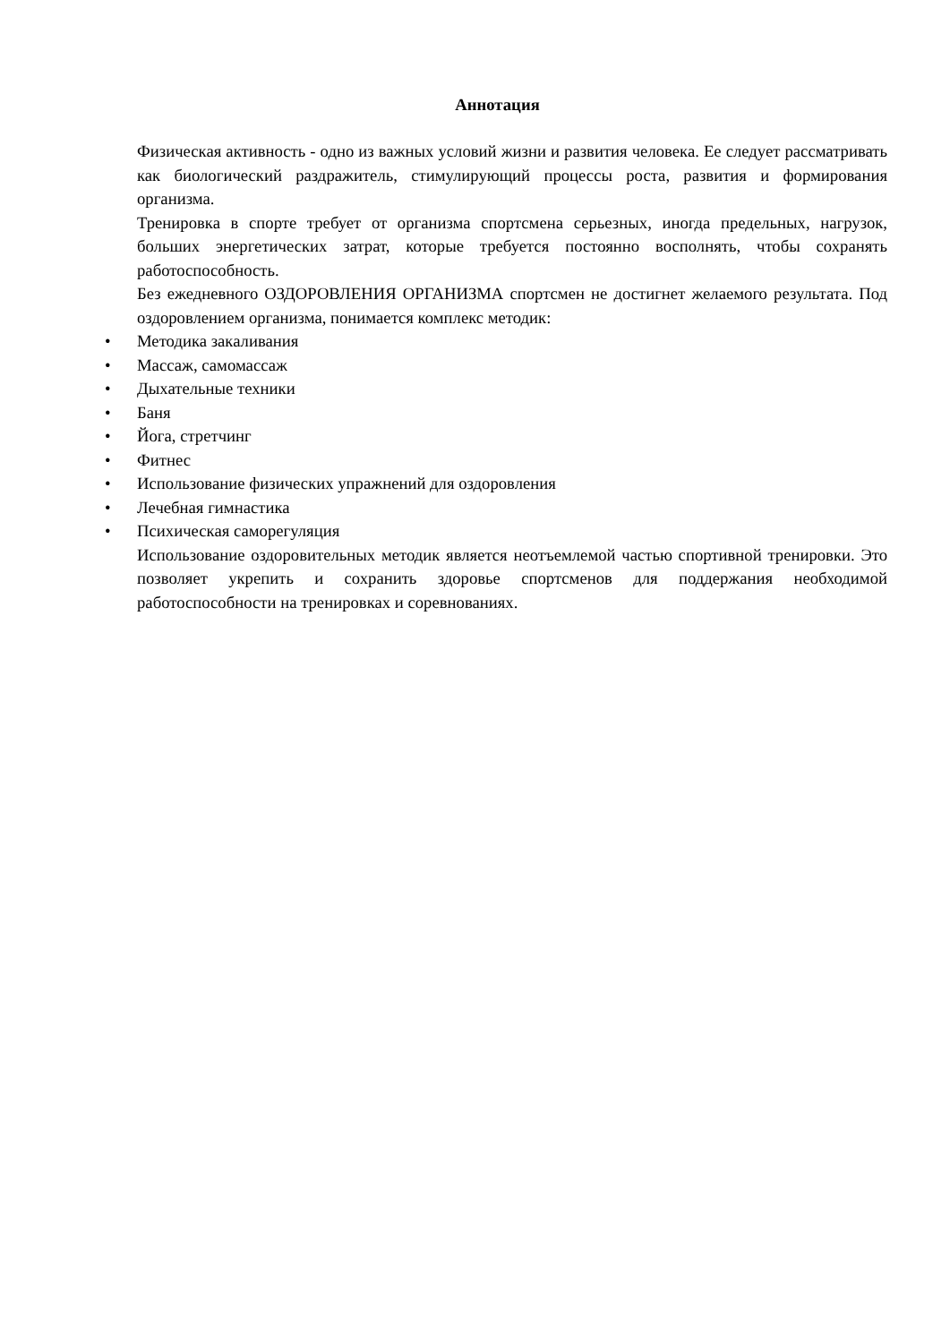Аннотация
Физическая активность - одно из важных условий жизни и развития человека. Ее следует рассматривать как биологический раздражитель, стимулирующий процессы роста, развития и формирования организма.
Тренировка в спорте требует от организма спортсмена серьезных, иногда предельных, нагрузок, больших энергетических затрат, которые требуется постоянно восполнять, чтобы сохранять работоспособность.
Без ежедневного ОЗДОРОВЛЕНИЯ ОРГАНИЗМА спортсмен не достигнет желаемого результата. Под оздоровлением организма, понимается комплекс методик:
• Методика закаливания
• Массаж, самомассаж
• Дыхательные техники
• Баня
• Йога, стретчинг
• Фитнес
• Использование физических упражнений для оздоровления
• Лечебная гимнастика
• Психическая саморегуляция
Использование оздоровительных методик является неотъемлемой частью спортивной тренировки. Это позволяет укрепить и сохранить здоровье спортсменов для поддержания необходимой работоспособности на тренировках и соревнованиях.